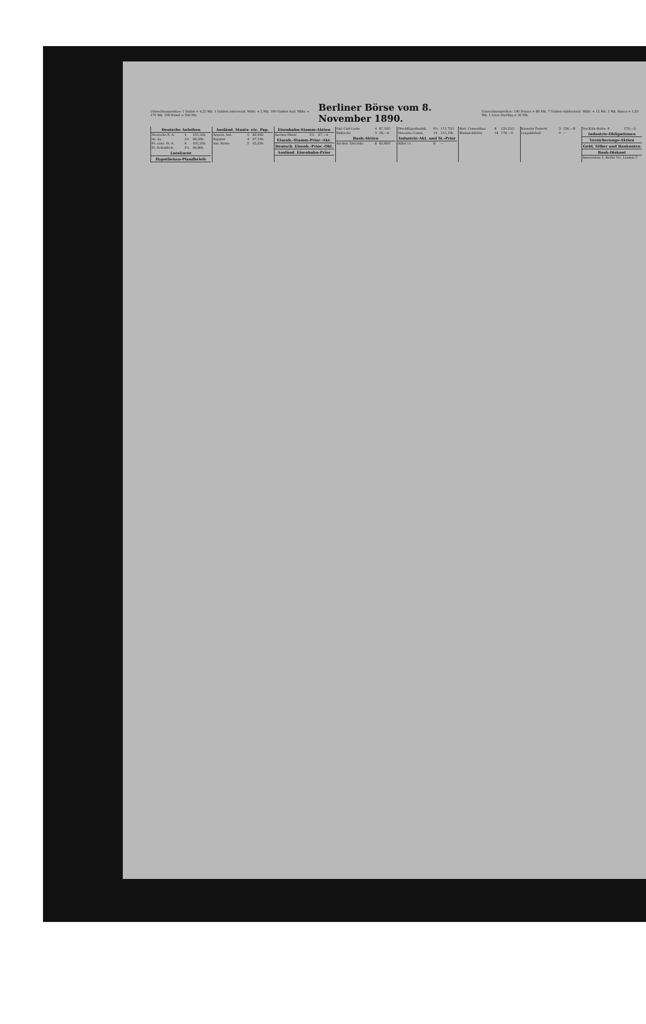Umrechnungssätze: 1 Dollar = 4,25 Mk. 1 Gulden österreich. Währ. = 2 Mk. 100 Gulden holl. Währ. = 170 Mk. 100 Rubel = 320 Mk.
Berliner Börse vom 8. November 1890.
Umrechnungssätze: 100 Francs = 80 Mk. 7 Gulden süddeutsch. Währ. = 12 Mk. 1 Mk. Banco = 1,50 Mk. 1 Livre Sterling = 20 Mk.
| Deutsche Anleihen | | |
| --- | --- | --- |
| Deutsche R.-A. | 4 | 105,50b |
| do. do. | 3½ | 98,20b |
| Pr. cons. St.-A. | 4 | 105,20b |
| St.-Schuldsch. | 3½ | 99,80b |
| Looskurse | | |
| Hypotheken-Pfandbriefe | | |
| Ausländ. Staats- etc. Pap. | | |
| --- | --- | --- |
| Argent. Anl. | 5 | 80,90b |
| Egypter | 4 | 97,10b |
| Ital. Rente | 5 | 92,50b |
| Eisenbahn-Stamm-Aktien | | |
| --- | --- | --- |
| Aachen-Mastr. | 2¾ | 67,—b |
| Eisenb.-Stamm-Prior.-Akt. | | |
| Deutsch. Eisenb.-Prior.-Obl. | | |
| Ausländ. Eisenbahn-Prior | | |
| Gal.-Carl-Ludw. | 4 | 87,10G |
| Baltische | 3 | 58,—b |
| Bank-Aktien | | |
| Aachen. Disconto | 8 | 83,80G |
| DtschHypothekbk. | 6½ | 111,75G |
| Disconto-Comm. | 14 | 215,10b |
| Industrie-Akt. und St.-Prior | | |
| Adler cv. | 8 | — |
| Berl. Cementbau | 8 | 120,25G |
| Bismarckhütte | 18 | 178,—G |
| Kasseler Federst. | 3 | 158,—B |
| Leopoldshall | 0 | — |
| Ver.Köln-Rottw.-P. | | 170,—b |
| Industrie-Obligationen | | |
| Versicherungs-Aktien | | |
| Gold, Silber und Banknoten | | |
| Bank-Diskont | | |
| Amsterdam 3, Berlin 5½, London 5 | | |